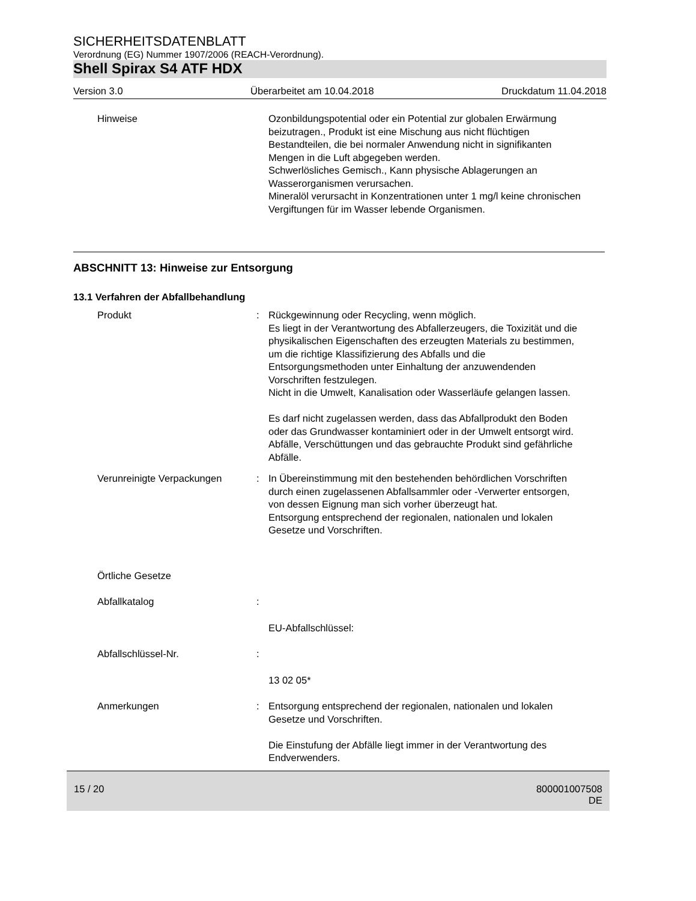SICHERHEITSDATENBLATT
Verordnung (EG) Nummer 1907/2006 (REACH-Verordnung).
Shell Spirax S4 ATF HDX
Version 3.0 Überarbeitet am 10.04.2018 Druckdatum 11.04.2018
Hinweise Ozonbildungspotential oder ein Potential zur globalen Erwärmung beizutragen., Produkt ist eine Mischung aus nicht flüchtigen Bestandteilen, die bei normaler Anwendung nicht in signifikanten Mengen in die Luft abgegeben werden.
Schwerlösliches Gemisch., Kann physische Ablagerungen an Wasserorganismen verursachen.
Mineralöl verursacht in Konzentrationen unter 1 mg/l keine chronischen Vergiftungen für im Wasser lebende Organismen.
ABSCHNITT 13: Hinweise zur Entsorgung
13.1 Verfahren der Abfallbehandlung
Produkt : Rückgewinnung oder Recycling, wenn möglich.
Es liegt in der Verantwortung des Abfallerzeugers, die Toxizität und die physikalischen Eigenschaften des erzeugten Materials zu bestimmen, um die richtige Klassifizierung des Abfalls und die Entsorgungsmethoden unter Einhaltung der anzuwendenden Vorschriften festzulegen.
Nicht in die Umwelt, Kanalisation oder Wasserläufe gelangen lassen.
Es darf nicht zugelassen werden, dass das Abfallprodukt den Boden oder das Grundwasser kontaminiert oder in der Umwelt entsorgt wird.
Abfälle, Verschüttungen und das gebrauchte Produkt sind gefährliche Abfälle.
Verunreinigte Verpackungen : In Übereinstimmung mit den bestehenden behördlichen Vorschriften durch einen zugelassenen Abfallsammler oder -Verwerter entsorgen, von dessen Eignung man sich vorher überzeugt hat.
Entsorgung entsprechend der regionalen, nationalen und lokalen Gesetze und Vorschriften.
Örtliche Gesetze
Abfallkatalog :
EU-Abfallschlüssel:
Abfallschlüssel-Nr. :
13 02 05*
Anmerkungen : Entsorgung entsprechend der regionalen, nationalen und lokalen Gesetze und Vorschriften.
Die Einstufung der Abfälle liegt immer in der Verantwortung des Endverwenders.
15 / 20 800001007508
DE